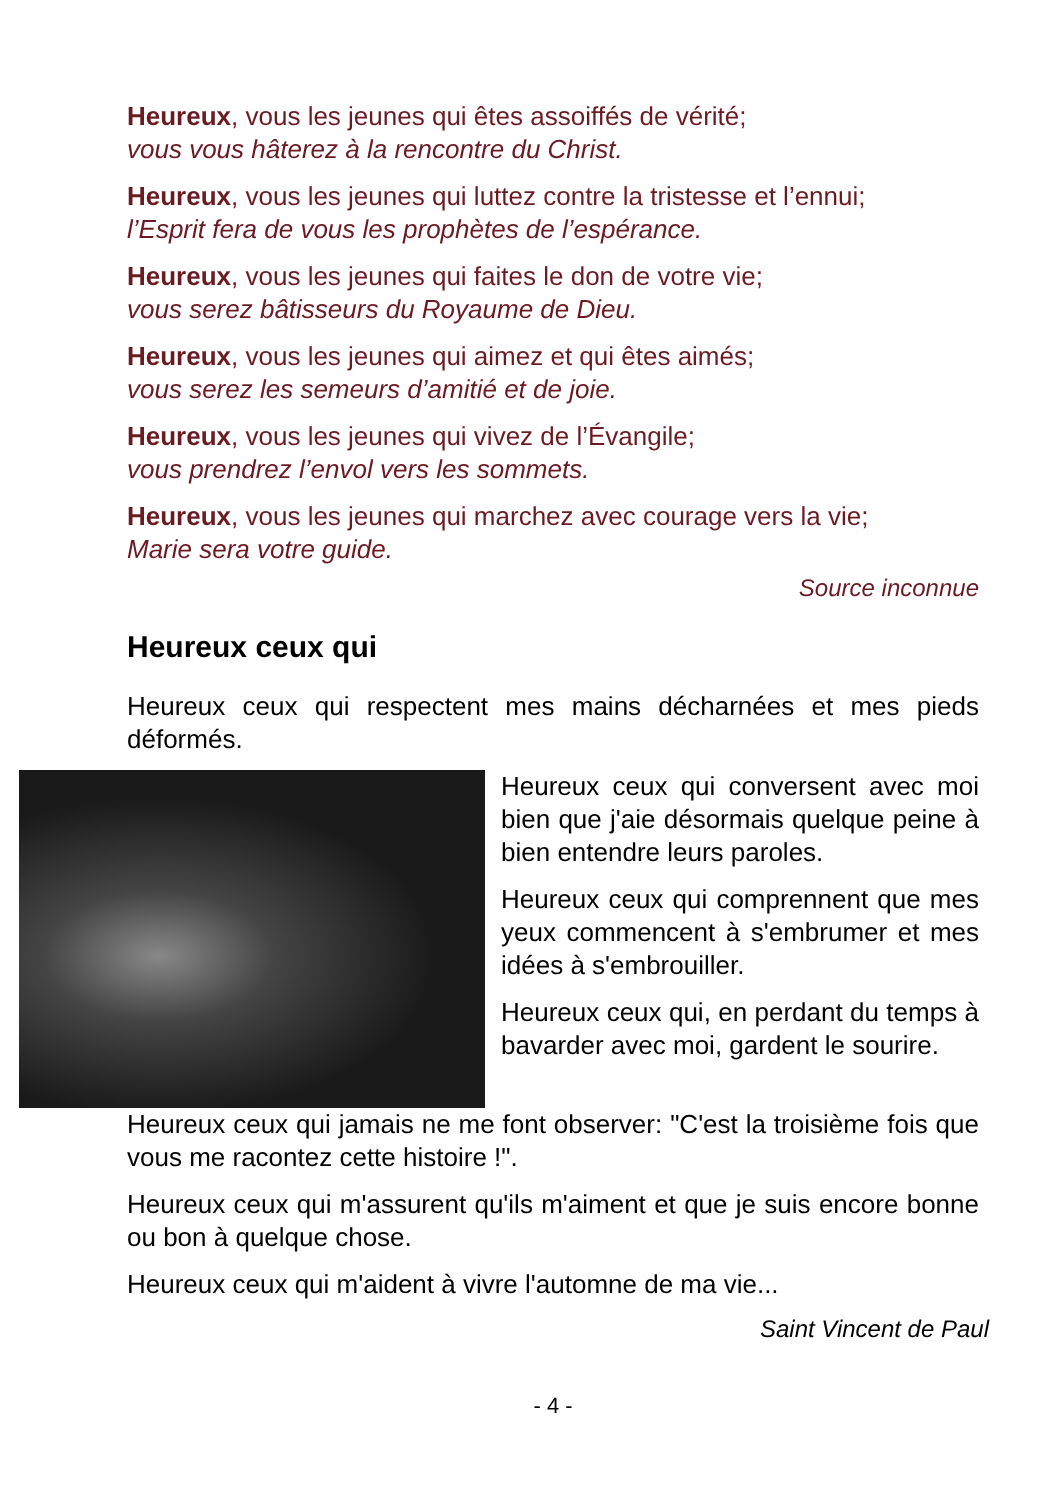Heureux, vous les jeunes qui êtes assoiffés de vérité;
vous vous hâterez à la rencontre du Christ.
Heureux, vous les jeunes qui luttez contre la tristesse et l’ennui;
l’Esprit fera de vous les prophètes de l’espérance.
Heureux, vous les jeunes qui faites le don de votre vie;
vous serez bâtisseurs du Royaume de Dieu.
Heureux, vous les jeunes qui aimez et qui êtes aimés;
vous serez les semeurs d’amitié et de joie.
Heureux, vous les jeunes qui vivez de l’Évangile;
vous prendrez l’envol vers les sommets.
Heureux, vous les jeunes qui marchez avec courage vers la vie;
Marie sera votre guide.
Source inconnue
Heureux ceux qui
Heureux ceux qui respectent mes mains décharnées et mes pieds déformés.
Heureux ceux qui conversent avec moi bien que j'aie désormais quelque peine à bien entendre leurs paroles.
Heureux ceux qui comprennent que mes yeux commencent à s'embrumer et mes idées à s'embrouiller.
Heureux ceux qui, en perdant du temps à bavarder avec moi, gardent le sourire.
Heureux ceux qui jamais ne me font observer: "C'est la troisième fois que vous me racontez cette histoire !".
Heureux ceux qui m'assurent qu'ils m'aiment et que je suis encore bonne ou bon à quelque chose.
Heureux ceux qui m'aident à vivre l'automne de ma vie...
Saint Vincent de Paul
- 4 -